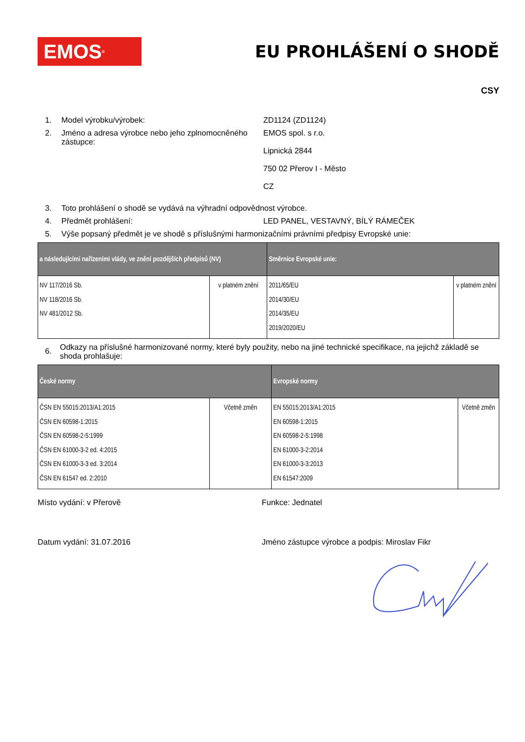EMOS<sup>®</sup>
EU PROHLÁŠENÍ O SHODĚ
CSY
1. Model výrobku/výrobek: ZD1124 (ZD1124)
2. Jméno a adresa výrobce nebo jeho zplnomocněného zástupce:
EMOS spol. s r.o.
Lipnická 2844
750 02 Přerov I - Město
CZ
3. Toto prohlášení o shodě se vydává na výhradní odpovědnost výrobce.
4. Předmět prohlášení: LED PANEL, VESTAVNÝ, BÍLÝ RÁMEČEK
5. Výše popsaný předmět je ve shodě s příslušnými harmonizačními právními předpisy Evropské unie:
| a následujícími nařízeními vlády, ve znění pozdějších předpisů (NV) | | Směrnice Evropské unie: | |
| --- | --- | --- | --- |
| NV 117/2016 Sb. NV 118/2016 Sb. NV 481/2012 Sb. | v platném znění | 2011/65/EU 2014/30/EU 2014/35/EU 2019/2020/EU | v platném znění |
6. Odkazy na příslušné harmonizované normy, které byly použity, nebo na jiné technické specifikace, na jejichž základě se shoda prohlašuje:
| České normy | | Evropské normy | |
| --- | --- | --- | --- |
| ČSN EN 55015:2013/A1:2015 ČSN EN 60598-1:2015 ČSN EN 60598-2-5:1999 ČSN EN 61000-3-2 ed. 4:2015 ČSN EN 61000-3-3 ed. 3:2014 ČSN EN 61547 ed. 2:2010 | Včetně změn | EN 55015:2013/A1:2015 EN 60598-1:2015 EN 60598-2-5:1998 EN 61000-3-2:2014 EN 61000-3-3:2013 EN 61547:2009 | Včetně změn |
Místo vydání: v Přerově Funkce: Jednatel
Datum vydání: 31.07.2016 Jméno zástupce výrobce a podpis: Miroslav Fikr